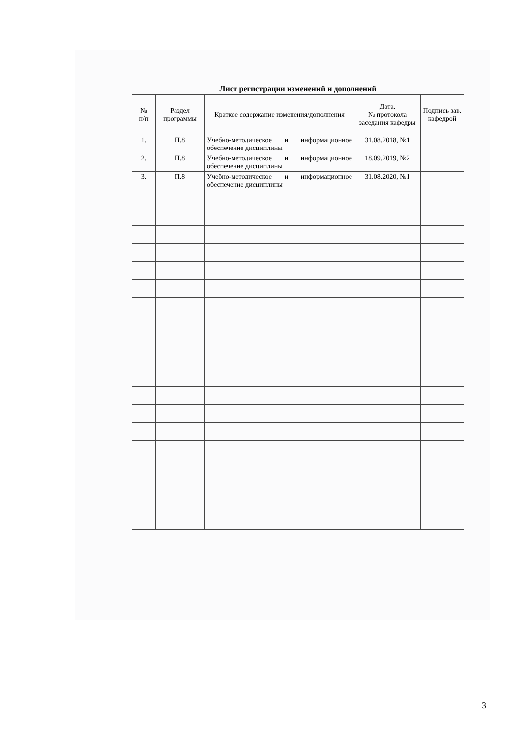Лист регистрации изменений и дополнений
| № п/п | Раздел программы | Краткое содержание изменения/дополнения | Дата. № протокола заседания кафедры | Подпись зав. кафедрой |
| --- | --- | --- | --- | --- |
| 1. | П.8 | Учебно-методическое и информационное обеспечение дисциплины | 31.08.2018, №1 | |
| 2. | П.8 | Учебно-методическое и информационное обеспечение дисциплины | 18.09.2019, №2 | |
| 3. | П.8 | Учебно-методическое и информационное обеспечение дисциплины | 31.08.2020, №1 | |
3